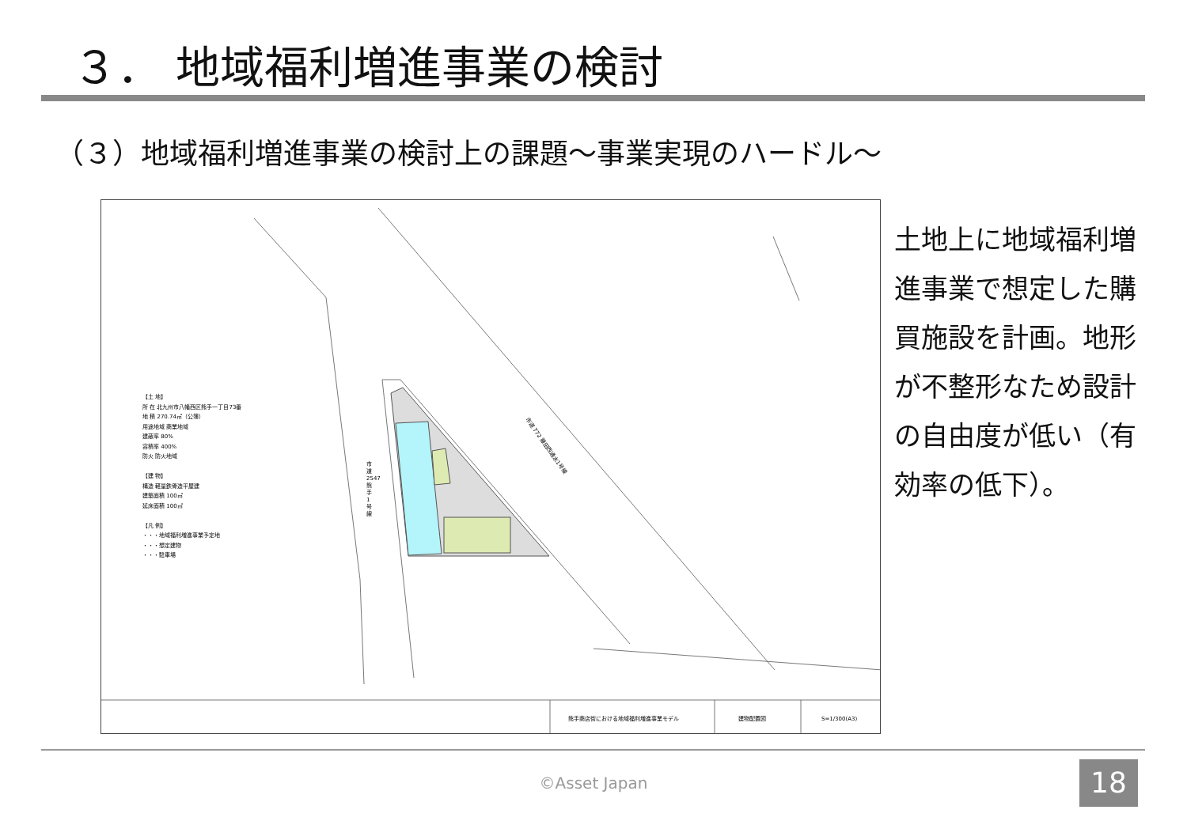３． 地域福利増進事業の検討
（３）地域福利増進事業の検討上の課題～事業実現のハードル～
熊手商店街における地域福利増進事業モデル
建物配置図
S=1/300(A3)
【土 地】
所 在 北九州市八幡西区熊手一丁目73番
地 積 270.74㎡（公簿）
用途地域 商業地域
建蔽率 80%
容積率 400%
防火 防火地域
【建 物】
構造 軽量鉄骨造平屋建
建築面積 100㎡
延床面積 100㎡
【凡 例】
・・・地域福利増進事業予定地
・・・想定建物
・・・駐車場
市道 2547 熊手1号線
市道 772 藤田西通水1号線
土地上に地域福利増進事業で想定した購買施設を計画。地形が不整形なため設計の自由度が低い（有効率の低下）。
©Asset Japan 18